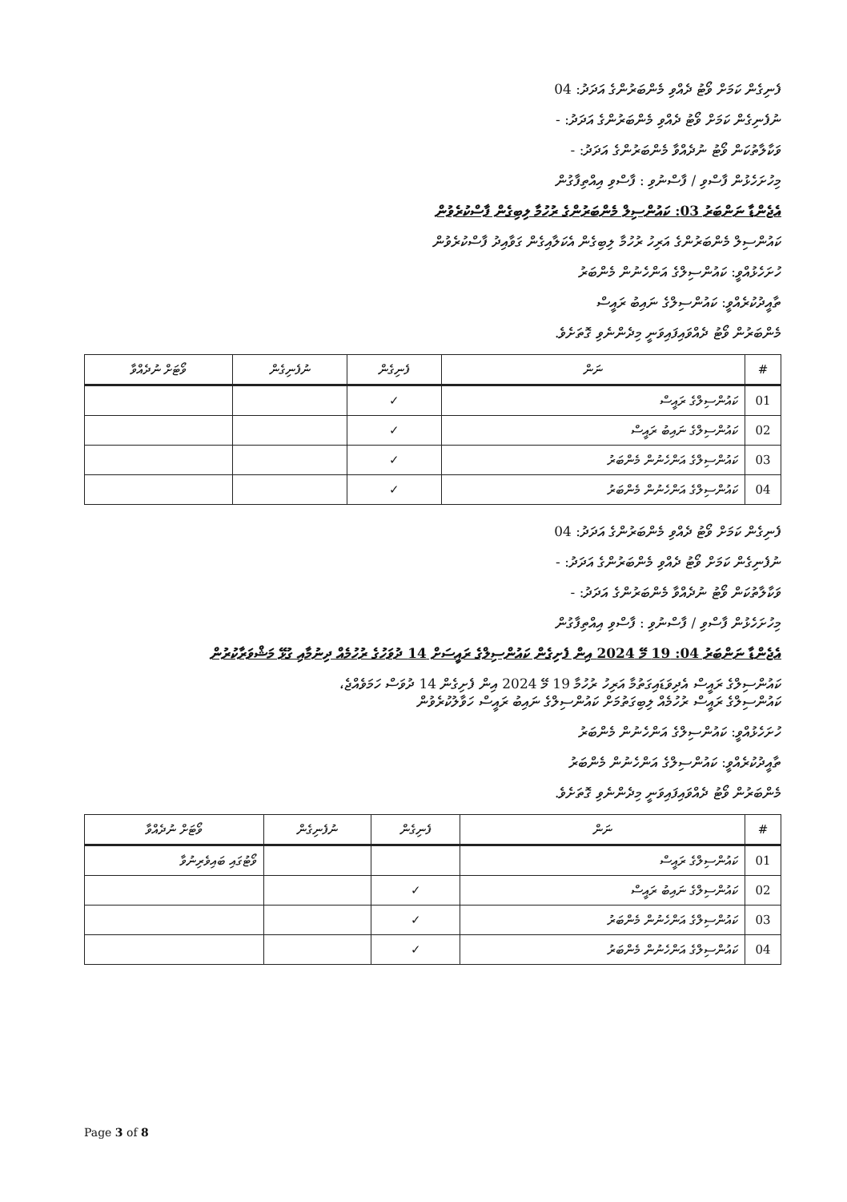ފެނިގެން ކަމަށް ވޯޓު ދެއްވި މެންބަރުންގެ އަދަދު: 04
ނުފެނިގެން ކަމަށް ވޯޓު ދެއްވި މެންބަރުންގެ އަދަދު: -
ވަކާލާތުކަން ވޯޓު ނުދެއްވާ މެންބަރުންގެ އަދަދު: -
މިހުށަހެޅުން ފާސްވި / ފާސްނުވި : ފާސްވި އިއްތިފާގުން
އެޖެންޑާ ނަންބަރު 03: ކައުންސިލް މެންބަރުންގެ ރުހުމާ ލިބިގެން ފާސްކުރެވުން
ކައުންސިލް މެންބަރުންގެ އަރިހު ރުހުމާ ލިބިގެން އެކަލާއިގެން ގަވާއިދު ފާސްކުރެވުން
ހުށަހެޅުއްވީ: ކައުންސިލްގެ އަންހެނުން މެންބަރު
ތާއީދުކުރެއްވީ: ކައުންސިލްގެ ނައިބު ރައީސް
މެންބަރުން ވޯޓު ދެއްވައިފައިވަނީ މިދެންނެވި ގޮތަށެވެ.
| # | ނަން | ފެނިގެން | ނުފެނިގެން | ވޯޓަށް ނުދެއްވާ |
| --- | --- | --- | --- | --- |
| 01 | ކައުންސިލްގެ ރައީސް | ✓ | | |
| 02 | ކައުންސިލްގެ ނައިބު ރައީސް | ✓ | | |
| 03 | ކައުންސިލްގެ އަންހެނުން މެންބަރު | ✓ | | |
| 04 | ކައުންސިލްގެ އަންހެނުން މެންބަރު | ✓ | | |
ފެނިގެން ކަމަށް ވޯޓު ދެއްވި މެންބަރުންގެ އަދަދު: 04
ނުފެނިގެން ކަމަށް ވޯޓު ދެއްވި މެންބަރުންގެ އަދަދު: -
ވަކާލާތުކަން ވޯޓު ނުދެއްވާ މެންބަރުންގެ އަދަދު: -
މިހުށަހެޅުން ފާސްވި / ފާސްނުވި : ފާސްވި އިއްތިފާގުން
އެޖެންޑާ ނަންބަރު 04: 19 މޭ 2024 އިން ފެށިގެން ކައުންސިލްގެ ރައީސަށް 14 ދުވަހުގެ ރުހުމެއް ދިނުމާއި ގުޅޭ މަޝްވަރާކުރުން
ކައުންސިލްގެ ރައީސް އެދިވަޑައިގަތުމާ އަރިހު ރުހުމާ 19 މޭ 2024 އިން ފެށިގެން 14 ދުވަސް ހަމަވެއްޖެ،
ކައުންސިލްގެ ރައީސް ރުހުމެއް ލިބިގަތުމަށް ކައުންސިލްގެ ނައިބު ރައީސް ހަވާލުކުރެވުން
ހުށަހެޅުއްވީ: ކައުންސިލްގެ އަންހެނުން މެންބަރު
ތާއީދުކުރެއްވީ: ކައުންސިލްގެ އަންހެނުން މެންބަރު
މެންބަރުން ވޯޓު ދެއްވައިފައިވަނީ މިދެންނެވި ގޮތަށެވެ.
| # | ނަން | ފެނިގެން | ނުފެނިގެން | ވޯޓަށް ނުދެއްވާ |
| --- | --- | --- | --- | --- |
| 01 | ކައުންސިލްގެ ރައީސް | | | ވޯޓުގައި ބައިވެރިނުވާ |
| 02 | ކައުންސިލްގެ ނައިބު ރައީސް | ✓ | | |
| 03 | ކައުންސިލްގެ އަންހެނުން މެންބަރު | ✓ | | |
| 04 | ކައުންސިލްގެ އަންހެނުން މެންބަރު | ✓ | | |
Page 3 of 8